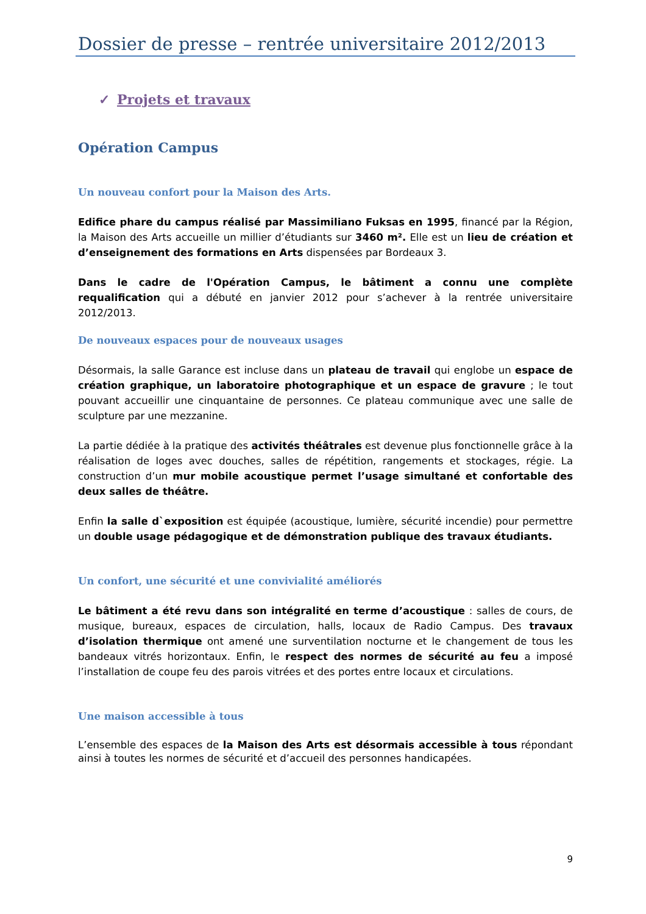Dossier de presse – rentrée universitaire 2012/2013
✓ Projets et travaux
Opération Campus
Un nouveau confort pour la Maison des Arts.
Edifice phare du campus réalisé par Massimiliano Fuksas en 1995, financé par la Région, la Maison des Arts accueille un millier d’étudiants sur 3460 m². Elle est un lieu de création et d’enseignement des formations en Arts dispensées par Bordeaux 3.
Dans le cadre de l'Opération Campus, le bâtiment a connu une complète requalification qui a débuté en janvier 2012 pour s’achever à la rentrée universitaire 2012/2013.
De nouveaux espaces pour de nouveaux usages
Désormais, la salle Garance est incluse dans un plateau de travail qui englobe un espace de création graphique, un laboratoire photographique et un espace de gravure ; le tout pouvant accueillir une cinquantaine de personnes. Ce plateau communique avec une salle de sculpture par une mezzanine.
La partie dédiée à la pratique des activités théâtrales est devenue plus fonctionnelle grâce à la réalisation de loges avec douches, salles de répétition, rangements et stockages, régie. La construction d’un mur mobile acoustique permet l’usage simultané et confortable des deux salles de théâtre.
Enfin la salle d`exposition est équipée (acoustique, lumière, sécurité incendie) pour permettre un double usage pédagogique et de démonstration publique des travaux étudiants.
Un confort, une sécurité et une convivialité améliorés
Le bâtiment a été revu dans son intégralité en terme d’acoustique : salles de cours, de musique, bureaux, espaces de circulation, halls, locaux de Radio Campus. Des travaux d’isolation thermique ont amené une surventilation nocturne et le changement de tous les bandeaux vitrés horizontaux. Enfin, le respect des normes de sécurité au feu a imposé l’installation de coupe feu des parois vitrées et des portes entre locaux et circulations.
Une maison accessible à tous
L’ensemble des espaces de la Maison des Arts est désormais accessible à tous répondant ainsi à toutes les normes de sécurité et d’accueil des personnes handicapées.
9